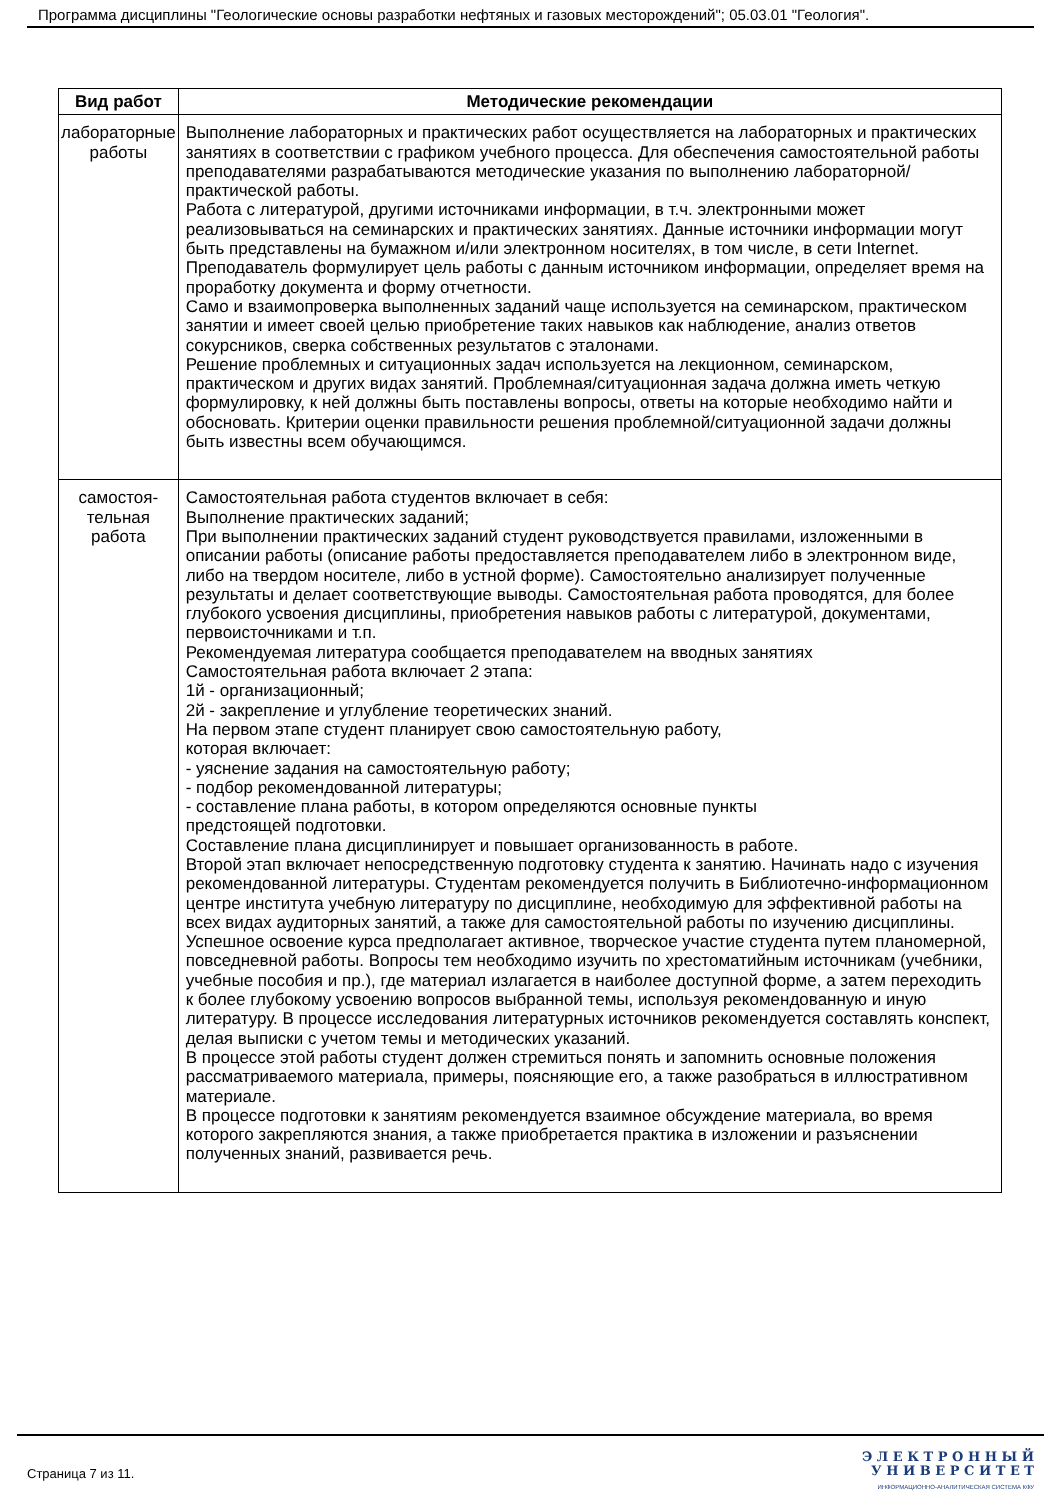Программа дисциплины "Геологические основы разработки нефтяных и газовых месторождений"; 05.03.01 "Геология".
| Вид работ | Методические рекомендации |
| --- | --- |
| лабораторные работы | Выполнение лабораторных и практических работ осуществляется на лабораторных и практических занятиях в соответствии с графиком учебного процесса. Для обеспечения самостоятельной работы преподавателями разрабатываются методические указания по выполнению лабораторной/практической работы. Работа с литературой, другими источниками информации, в т.ч. электронными может реализовываться на семинарских и практических занятиях. Данные источники информации могут быть представлены на бумажном и/или электронном носителях, в том числе, в сети Internet. Преподаватель формулирует цель работы с данным источником информации, определяет время на проработку документа и форму отчетности. Само и взаимопроверка выполненных заданий чаще используется на семинарском, практическом занятии и имеет своей целью приобретение таких навыков как наблюдение, анализ ответов сокурсников, сверка собственных результатов с эталонами. Решение проблемных и ситуационных задач используется на лекционном, семинарском, практическом и других видах занятий. Проблемная/ситуационная задача должна иметь четкую формулировку, к ней должны быть поставлены вопросы, ответы на которые необходимо найти и обосновать. Критерии оценки правильности решения проблемной/ситуационной задачи должны быть известны всем обучающимся. |
| самостоя- тельная работа | Самостоятельная работа студентов включает в себя: Выполнение практических заданий; При выполнении практических заданий студент руководствуется правилами, изложенными в описании работы (описание работы предоставляется преподавателем либо в электронном виде, либо на твердом носителе, либо в устной форме). Самостоятельно анализирует полученные результаты и делает соответствующие выводы. Самостоятельная работа проводятся, для более глубокого усвоения дисциплины, приобретения навыков работы с литературой, документами, первоисточниками и т.п. Рекомендуемая литература сообщается преподавателем на вводных занятиях Самостоятельная работа включает 2 этапа: 1й - организационный; 2й - закрепление и углубление теоретических знаний. На первом этапе студент планирует свою самостоятельную работу, которая включает: - уяснение задания на самостоятельную работу; - подбор рекомендованной литературы; - составление плана работы, в котором определяются основные пункты предстоящей подготовки. Составление плана дисциплинирует и повышает организованность в работе. Второй этап включает непосредственную подготовку студента к занятию. Начинать надо с изучения рекомендованной литературы. Студентам рекомендуется получить в Библиотечно-информационном центре института учебную литературу по дисциплине, необходимую для эффективной работы на всех видах аудиторных занятий, а также для самостоятельной работы по изучению дисциплины. Успешное освоение курса предполагает активное, творческое участие студента путем планомерной, повседневной работы. Вопросы тем необходимо изучить по хрестоматийным источникам (учебники, учебные пособия и пр.), где материал излагается в наиболее доступной форме, а затем переходить к более глубокому усвоению вопросов выбранной темы, используя рекомендованную и иную литературу. В процессе исследования литературных источников рекомендуется составлять конспект, делая выписки с учетом темы и методических указаний. В процессе этой работы студент должен стремиться понять и запомнить основные положения рассматриваемого материала, примеры, поясняющие его, а также разобраться в иллюстративном материале. В процессе подготовки к занятиям рекомендуется взаимное обсуждение материала, во время которого закрепляются знания, а также приобретается практика в изложении и разъяснении полученных знаний, развивается речь. |
Страница 7 из 11.
Э Л Е К Т Р О Н Н Ы Й
У Н И В Е Р С И Т Е Т
ИНФОРМАЦИОННО-АНАЛИТИЧЕСКАЯ СИСТЕМА КФУ